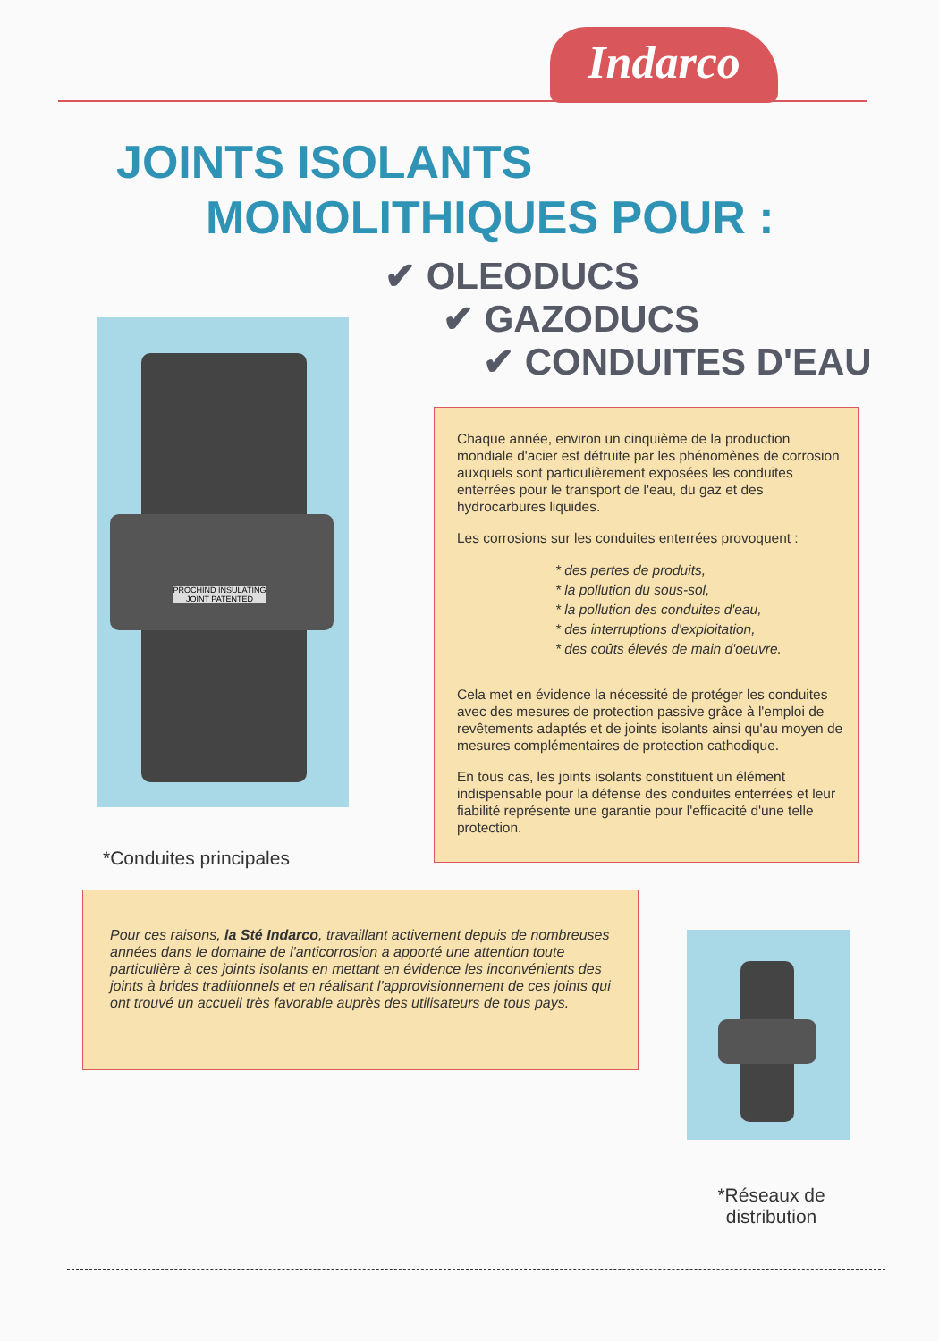Indarco
JOINTS ISOLANTS
MONOLITHIQUES POUR :
✔ OLEODUCS
✔ GAZODUCS
✔ CONDUITES D'EAU
PROCHIND INSULATING JOINT PATENTED
*Conduites principales
Chaque année, environ un cinquième de la production mondiale d'acier est détruite par les phénomènes de corrosion auxquels sont particulièrement exposées les conduites enterrées pour le transport de l'eau, du gaz et des hydrocarbures liquides.
Les corrosions sur les conduites enterrées provoquent :
* des pertes de produits,
* la pollution du sous-sol,
* la pollution des conduites d'eau,
* des interruptions d'exploitation,
* des coûts élevés de main d'oeuvre.
Cela met en évidence la nécessité de protéger les conduites avec des mesures de protection passive grâce à l'emploi de revêtements adaptés et de joints isolants ainsi qu'au moyen de mesures complémentaires de protection cathodique.
En tous cas, les joints isolants constituent un élément indispensable pour la défense des conduites enterrées et leur fiabilité représente une garantie pour l'efficacité d'une telle protection.
Pour ces raisons, la Sté Indarco, travaillant activement depuis de nombreuses années dans le domaine de l'anticorrosion a apporté une attention toute particulière à ces joints isolants en mettant en évidence les inconvénients des joints à brides traditionnels et en réalisant l'approvisionnement de ces joints qui ont trouvé un accueil très favorable auprès des utilisateurs de tous pays.
*Réseaux de distribution